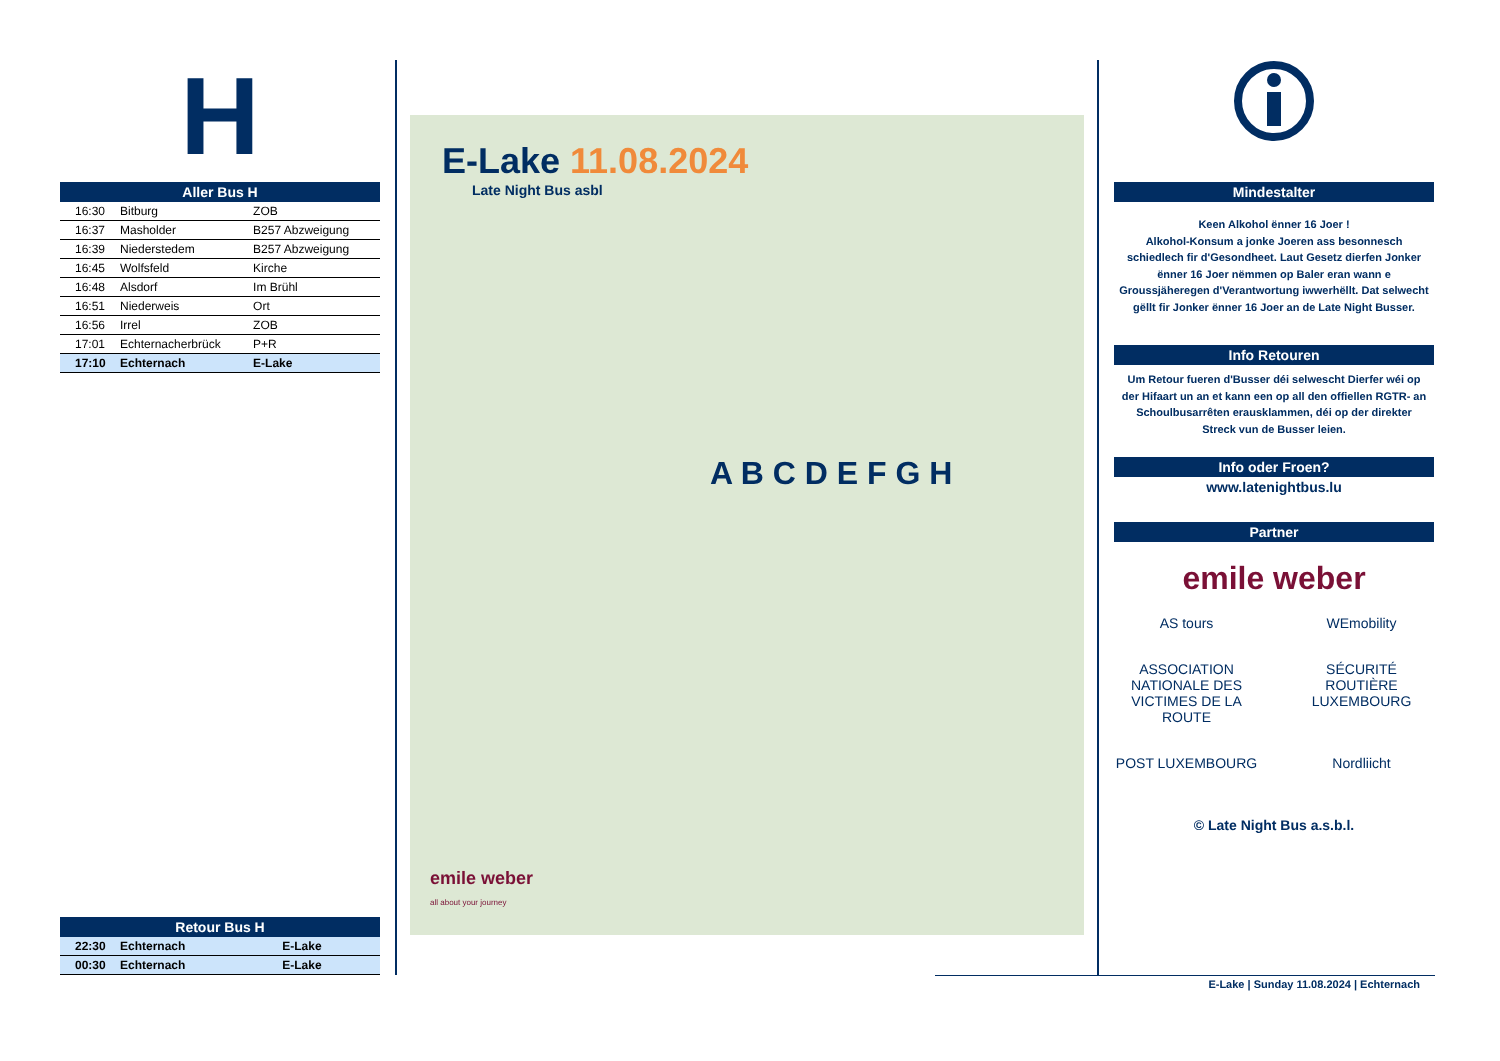H
Aller Bus H
| 16:30 | Bitburg | ZOB |
| 16:37 | Masholder | B257 Abzweigung |
| 16:39 | Niederstedem | B257 Abzweigung |
| 16:45 | Wolfsfeld | Kirche |
| 16:48 | Alsdorf | Im Brühl |
| 16:51 | Niederweis | Ort |
| 16:56 | Irrel | ZOB |
| 17:01 | Echternacherbrück | P+R |
| 17:10 | Echternach | E-Lake |
Retour Bus H
| 22:30 | Echternach | E-Lake |
| 00:30 | Echternach | E-Lake |
E-Lake 11.08.2024
Late Night Bus asbl
A B C D E F G H
emile weber
all about your journey
Mindestalter
Keen Alkohol ënner 16 Joer !
Alkohol-Konsum a jonke Joeren ass besonnesch schiedlech fir d'Gesondheet. Laut Gesetz dierfen Jonker ënner 16 Joer nëmmen op Baler eran wann e Groussjäheregen d'Verantwortung iwwerhëllt. Dat selwecht gëllt fir Jonker ënner 16 Joer an de Late Night Busser.
Info Retouren
Um Retour fueren d'Busser déi selwescht Dierfer wéi op der Hifaart un an et kann een op all den offiellen RGTR- an Schoulbusarrêten erausklammen, déi op der direkter Streck vun de Busser leien.
Info oder Froen?
www.latenightbus.lu
Partner
emile weber
AS tours
WEmobility
ASSOCIATION NATIONALE DES VICTIMES DE LA ROUTE
SÉCURITÉ ROUTIÈRE LUXEMBOURG
POST LUXEMBOURG
Nordliicht
© Late Night Bus a.s.b.l.
E-Lake | Sunday 11.08.2024 | Echternach